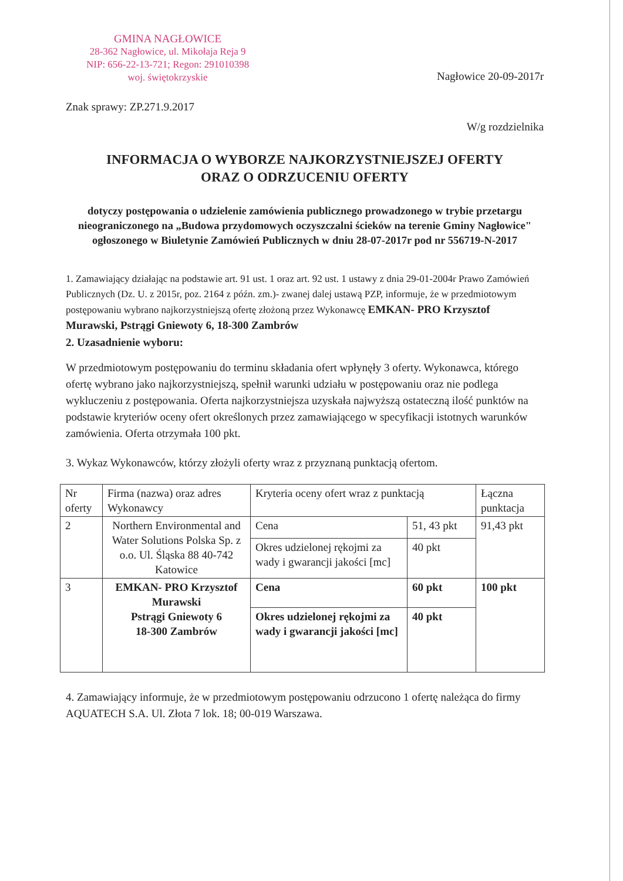GMINA NAGŁOWICE
28-362 Nagłowice, ul. Mikołaja Reja 9
NIP: 656-22-13-721; Regon: 291010398
woj. świętokrzyskie
Nagłowice 20-09-2017r
Znak sprawy: ZP.271.9.2017
W/g rozdzielnika
INFORMACJA O WYBORZE NAJKORZYSTNIEJSZEJ OFERTY
ORAZ O ODRZUCENIU OFERTY
dotyczy postępowania o udzielenie zamówienia publicznego prowadzonego w trybie przetargu nieograniczonego na „Budowa przydomowych oczyszczalni ścieków na terenie Gminy Nagłowice"
ogłoszonego w Biuletynie Zamówień Publicznych w dniu 28-07-2017r pod nr 556719-N-2017
1. Zamawiający działając na podstawie art. 91 ust. 1 oraz art. 92 ust. 1 ustawy z dnia 29-01-2004r Prawo Zamówień Publicznych (Dz. U. z 2015r, poz. 2164 z późn. zm.)- zwanej dalej ustawą PZP, informuje, że w przedmiotowym postępowaniu wybrano najkorzystniejszą ofertę złożoną przez Wykonawcę EMKAN- PRO Krzysztof Murawski, Pstrągi Gniewoty 6, 18-300 Zambrów
2. Uzasadnienie wyboru:
W przedmiotowym postępowaniu do terminu składania ofert wpłynęły 3 oferty. Wykonawca, którego ofertę wybrano jako najkorzystniejszą, spełnił warunki udziału w postępowaniu oraz nie podlega wykluczeniu z postępowania. Oferta najkorzystniejsza uzyskała najwyższą ostateczną ilość punktów na podstawie kryteriów oceny ofert określonych przez zamawiającego w specyfikacji istotnych warunków zamówienia. Oferta otrzymała 100 pkt.
3. Wykaz Wykonawców, którzy złożyli oferty wraz z przyznaną punktacją ofertom.
| Nr oferty | Firma (nazwa) oraz adres Wykonawcy | Kryteria oceny ofert wraz z punktacją | | Łączna punktacja |
| 2 | Northern Environmental and Water Solutions Polska Sp. z o.o. Ul. Śląska 88 40-742 Katowice | Cena | 51, 43 pkt | 91,43 pkt |
| | | Okres udzielonej rękojmi za wady i gwarancji jakości [mc] | 40 pkt | |
| 3 | EMKAN- PRO Krzysztof Murawski Pstrągi Gniewoty 6 18-300 Zambrów | Cena | 60 pkt | 100 pkt |
| | | Okres udzielonej rękojmi za wady i gwarancji jakości [mc] | 40 pkt | |
4. Zamawiający informuje, że w przedmiotowym postępowaniu odrzucono 1 ofertę należąca do firmy AQUATECH S.A. Ul. Złota 7 lok. 18; 00-019 Warszawa.